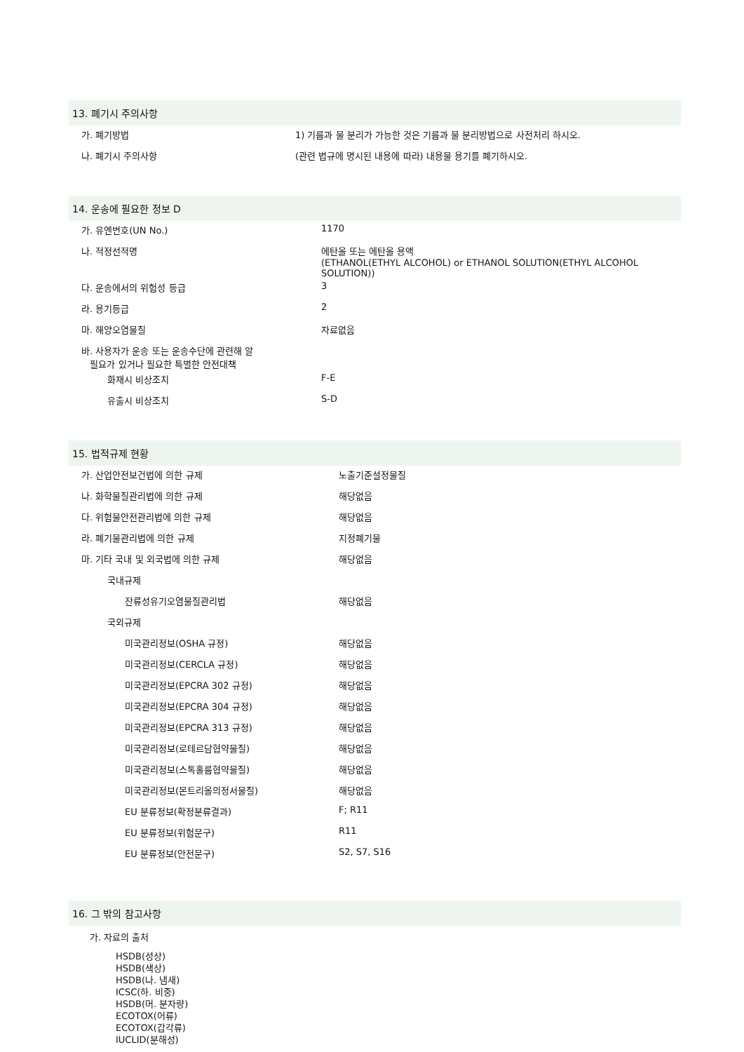13. 폐기시 주의사항
| 가. 폐기방법 | 1) 기름과 물 분리가 가능한 것은 기름과 물 분리방법으로 사전처리 하시오. |
| 나. 폐기시 주의사항 | (관련 법규에 명시된 내용에 따라) 내용물 용기를 폐기하시오. |
14. 운송에 필요한 정보 D
| 가. 유엔번호(UN No.) | 1170 |
| 나. 적정선적명 | 에탄올 또는 에탄올 용액 (ETHANOL(ETHYL ALCOHOL) or ETHANOL SOLUTION(ETHYL ALCOHOL SOLUTION)) |
| 다. 운송에서의 위험성 등급 | 3 |
| 라. 용기등급 | 2 |
| 마. 해양오염물질 | 자료없음 |
| 바. 사용자가 운송 또는 운송수단에 관련해 알 필요가 있거나 필요한 특별한 안전대책 | |
| 화재시 비상조치 | F-E |
| 유출시 비상조치 | S-D |
15. 법적규제 현황
| 가. 산업안전보건법에 의한 규제 | 노출기준설정물질 |
| 나. 화학물질관리법에 의한 규제 | 해당없음 |
| 다. 위험물안전관리법에 의한 규제 | 해당없음 |
| 라. 폐기물관리법에 의한 규제 | 지정폐기물 |
| 마. 기타 국내 및 외국법에 의한 규제 | 해당없음 |
| 국내규제 | |
| 잔류성유기오염물질관리법 | 해당없음 |
| 국외규제 | |
| 미국관리정보(OSHA 규정) | 해당없음 |
| 미국관리정보(CERCLA 규정) | 해당없음 |
| 미국관리정보(EPCRA 302 규정) | 해당없음 |
| 미국관리정보(EPCRA 304 규정) | 해당없음 |
| 미국관리정보(EPCRA 313 규정) | 해당없음 |
| 미국관리정보(로테르담협약물질) | 해당없음 |
| 미국관리정보(스톡홀름협약물질) | 해당없음 |
| 미국관리정보(몬트리올의정서물질) | 해당없음 |
| EU 분류정보(확정분류결과) | F; R11 |
| EU 분류정보(위험문구) | R11 |
| EU 분류정보(안전문구) | S2, S7, S16 |
16. 그 밖의 참고사항
가. 자료의 출처
HSDB(성상)
HSDB(색상)
HSDB(나. 냄새)
ICSC(하. 비중)
HSDB(머. 분자량)
ECOTOX(어류)
ECOTOX(갑각류)
IUCLID(분해성)